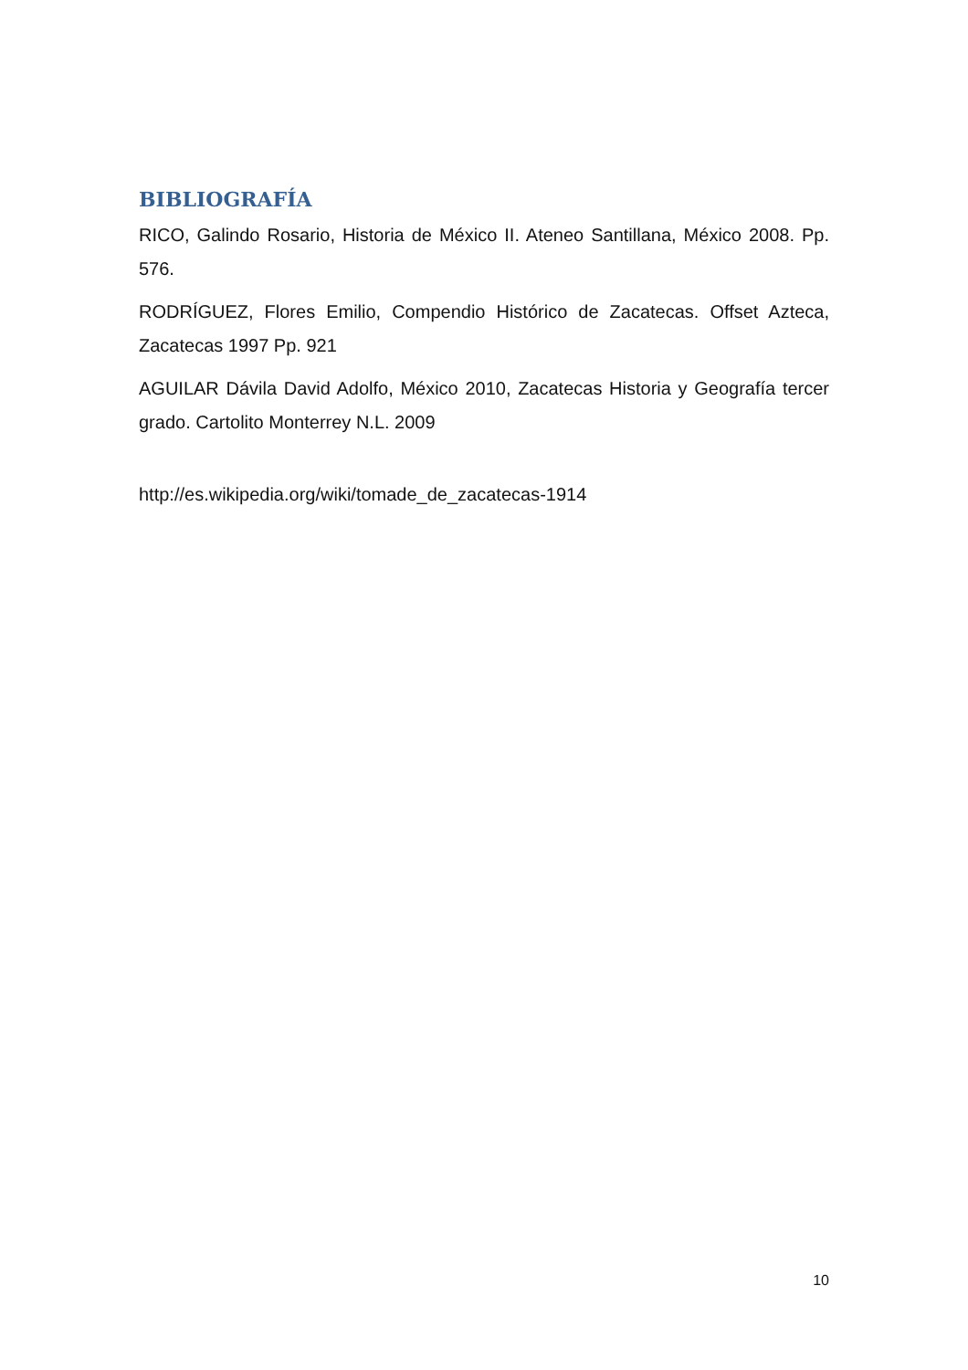BIBLIOGRAFÍA
RICO, Galindo Rosario, Historia de México II. Ateneo Santillana, México 2008. Pp. 576.
RODRÍGUEZ, Flores Emilio, Compendio Histórico de Zacatecas. Offset Azteca, Zacatecas 1997 Pp. 921
AGUILAR Dávila David Adolfo, México 2010, Zacatecas Historia y Geografía tercer grado. Cartolito Monterrey N.L. 2009
http://es.wikipedia.org/wiki/tomade_de_zacatecas-1914
10